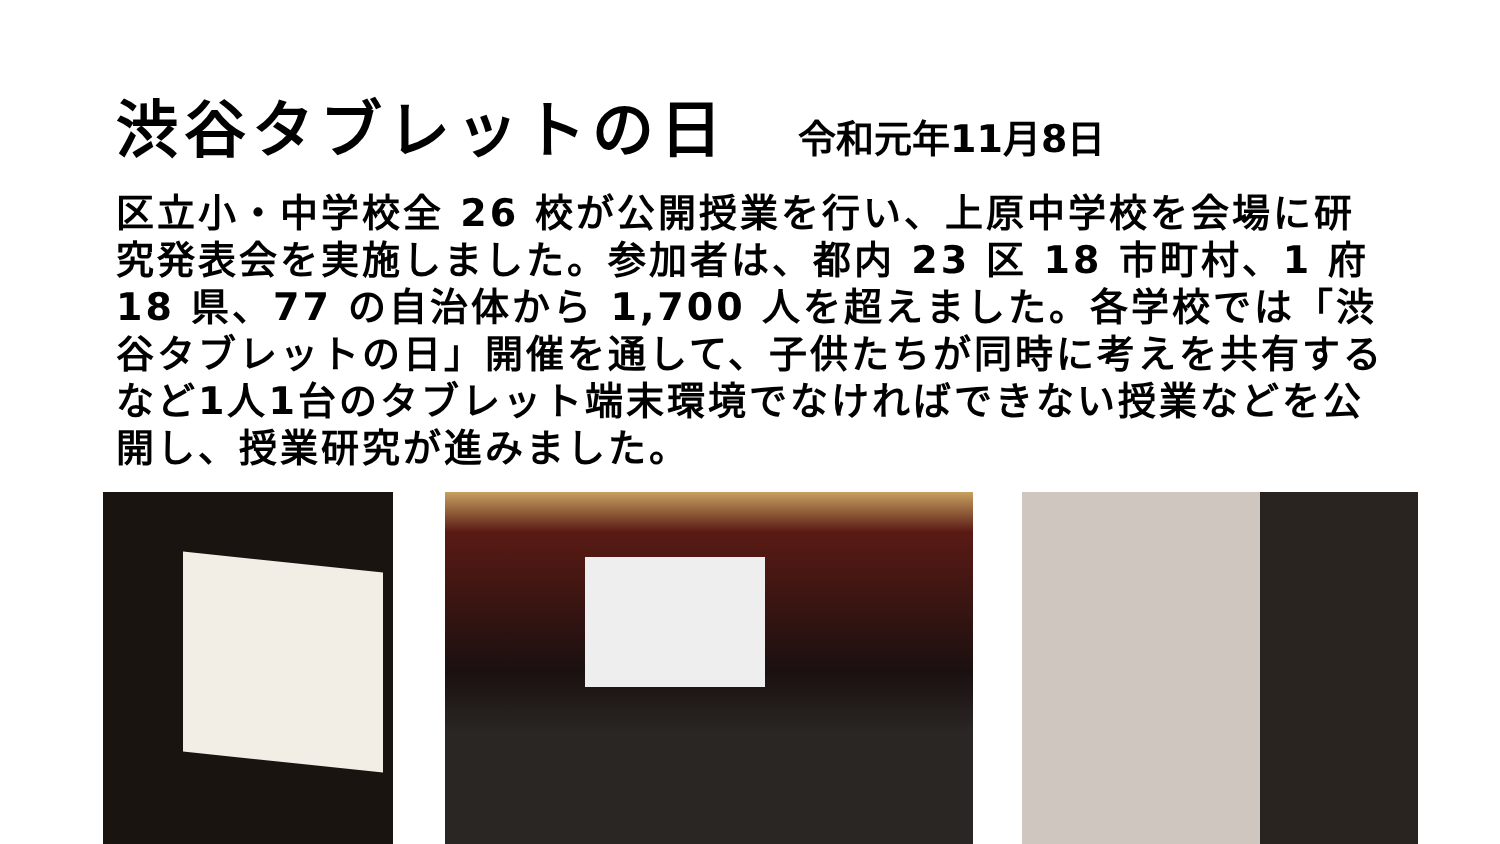渋谷タブレットの日
令和元年11月8日
区立小・中学校全 26 校が公開授業を行い、上原中学校を会場に研究発表会を実施しました。参加者は、都内 23 区 18 市町村、1 府 18 県、77 の自治体から 1,700 人を超えました。各学校では「渋谷タブレットの日」開催を通して、子供たちが同時に考えを共有するなど1人1台のタブレット端末環境でなければできない授業などを公開し、授業研究が進みました。